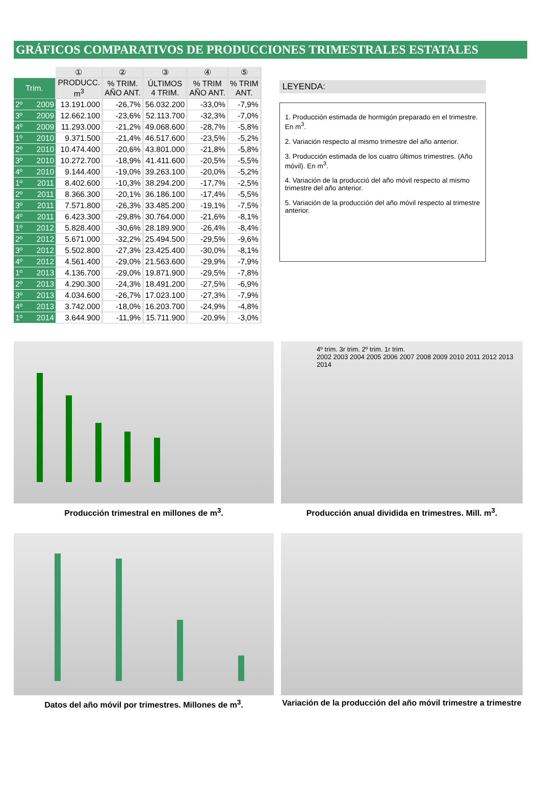GRÁFICOS COMPARATIVOS DE PRODUCCIONES TRIMESTRALES ESTATALES
| | ① | ② | ③ | ④ | ⑤ |
| --- | --- | --- | --- | --- | --- |
| Trim. | PRODUCC. m<sup>3</sup> | % TRIM. AÑO ANT. | ÚLTIMOS 4 TRIM. | % TRIM AÑO ANT. | % TRIM ANT. |
| 2º 2009 | 13.191.000 | -26,7% | 56.032.200 | -33,0% | -7,9% |
| 3º 2009 | 12.662.100 | -23,6% | 52.113.700 | -32,3% | -7,0% |
| 4º 2009 | 11.293.000 | -21,2% | 49.068.600 | -28,7% | -5,8% |
| 1º 2010 | 9.371.500 | -21,4% | 46.517.600 | -23,5% | -5,2% |
| 2º 2010 | 10.474.400 | -20,6% | 43.801.000 | -21,8% | -5,8% |
| 3º 2010 | 10.272.700 | -18,9% | 41.411.600 | -20,5% | -5,5% |
| 4º 2010 | 9.144.400 | -19,0% | 39.263.100 | -20,0% | -5,2% |
| 1º 2011 | 8.402.600 | -10,3% | 38.294.200 | -17,7% | -2,5% |
| 2º 2011 | 8.366.300 | -20,1% | 36.186.100 | -17,4% | -5,5% |
| 3º 2011 | 7.571.800 | -26,3% | 33.485.200 | -19,1% | -7,5% |
| 4º 2011 | 6.423.300 | -29,8% | 30.764.000 | -21,6% | -8,1% |
| 1º 2012 | 5.828.400 | -30,6% | 28.189.900 | -26,4% | -8,4% |
| 2º 2012 | 5.671.000 | -32,2% | 25.494.500 | -29,5% | -9,6% |
| 3º 2012 | 5.502.800 | -27,3% | 23.425.400 | -30,0% | -8,1% |
| 4º 2012 | 4.561.400 | -29,0% | 21.563.600 | -29,9% | -7,9% |
| 1º 2013 | 4.136.700 | -29,0% | 19.871.900 | -29,5% | -7,8% |
| 2º 2013 | 4.290.300 | -24,3% | 18.491.200 | -27,5% | -6,9% |
| 3º 2013 | 4.034.600 | -26,7% | 17.023.100 | -27,3% | -7,9% |
| 4º 2013 | 3.742.000 | -18,0% | 16.203.700 | -24,9% | -4,8% |
| 1º 2014 | 3.644.900 | -11,9% | 15.711.900 | -20,9% | -3,0% |
LEYENDA:
1. Producción estimada de hormigón preparado en el trimestre. En m<sup>3</sup>.
2. Variación respecto al mismo trimestre del año anterior.
3. Producción estimada de los cuatro últimos trimestres. (Año móvil). En m<sup>3</sup>.
4. Variación de la producció del año móvil respecto al mismo trimestre del año anterior.
5. Variación de la producción del año móvil respecto al trimestre anterior.
Producción trimestral en millones de m<sup>3</sup>.
4º trim. 3r trim. 2º trim. 1r trim.
2002 2003 2004 2005 2006 2007 2008 2009 2010 2011 2012 2013 2014
Producción anual dividida en trimestres. Mill. m<sup>3</sup>.
Datos del año móvil por trimestres. Millones de m<sup>3</sup>.
Variación de la producción del año móvil trimestre a trimestre